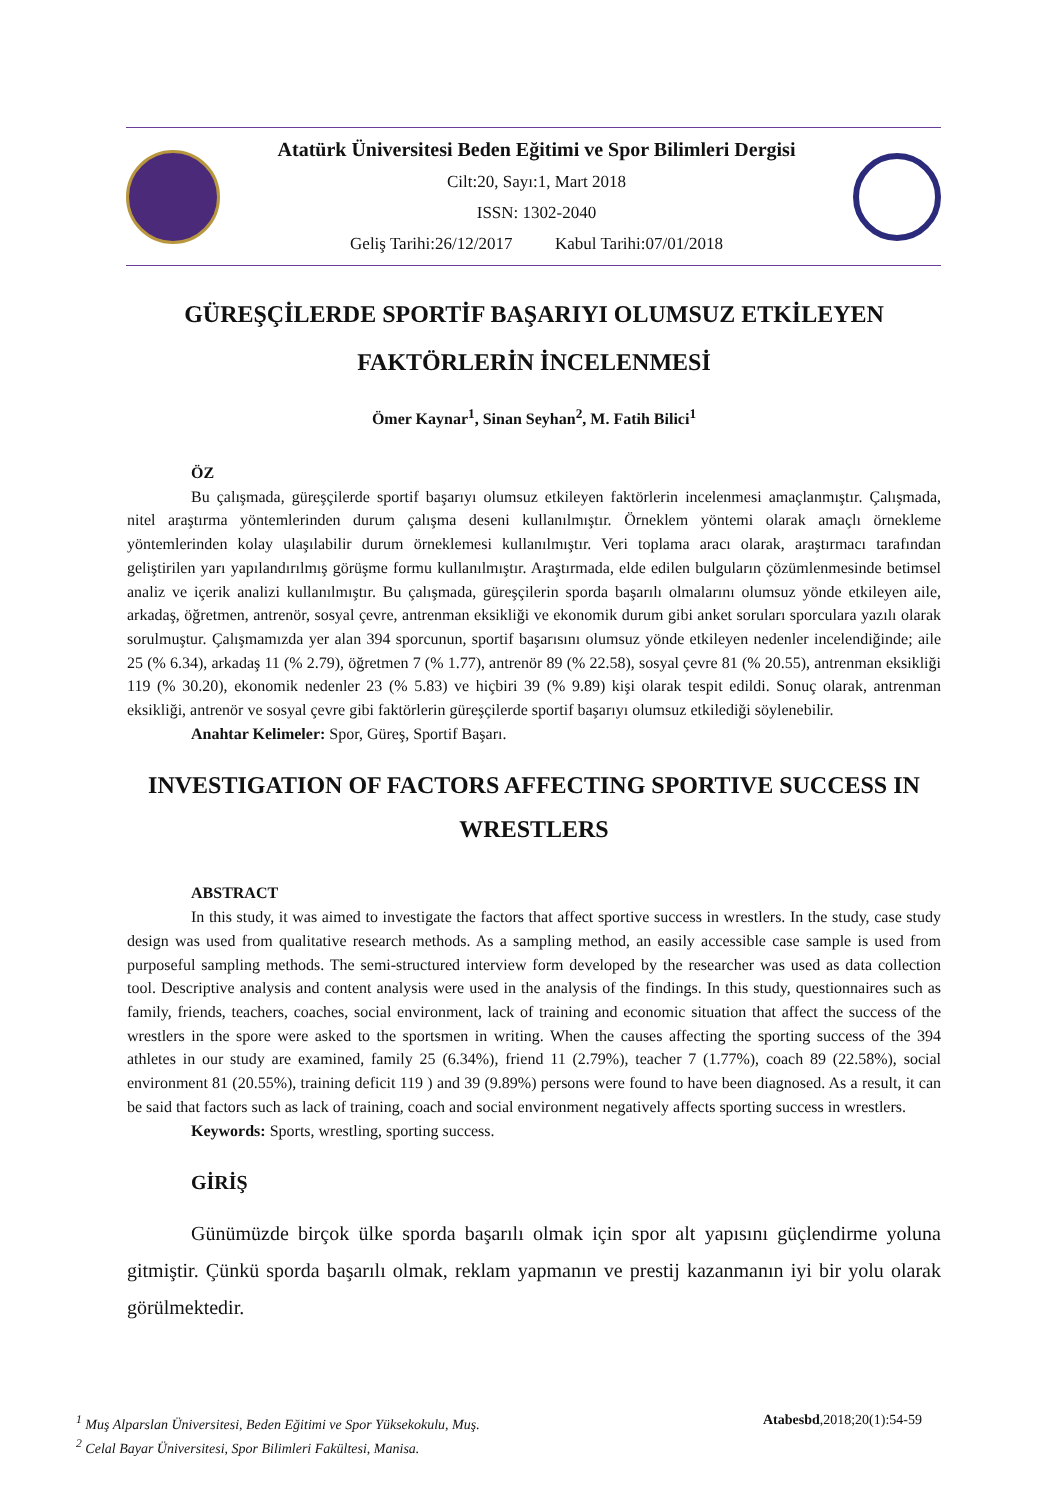Atatürk Üniversitesi Beden Eğitimi ve Spor Bilimleri Dergisi
Cilt:20, Sayı:1, Mart 2018
ISSN: 1302-2040
Geliş Tarihi:26/12/2017 Kabul Tarihi:07/01/2018
GÜREŞÇİLERDE SPORTİF BAŞARIYI OLUMSUZ ETKİLEYEN FAKTÖRLERİN İNCELENMESİ
Ömer Kaynar<sup>1</sup>, Sinan Seyhan<sup>2</sup>, M. Fatih Bilici<sup>1</sup>
ÖZ
Bu çalışmada, güreşçilerde sportif başarıyı olumsuz etkileyen faktörlerin incelenmesi amaçlanmıştır. Çalışmada, nitel araştırma yöntemlerinden durum çalışma deseni kullanılmıştır. Örneklem yöntemi olarak amaçlı örnekleme yöntemlerinden kolay ulaşılabilir durum örneklemesi kullanılmıştır. Veri toplama aracı olarak, araştırmacı tarafından geliştirilen yarı yapılandırılmış görüşme formu kullanılmıştır. Araştırmada, elde edilen bulguların çözümlenmesinde betimsel analiz ve içerik analizi kullanılmıştır. Bu çalışmada, güreşçilerin sporda başarılı olmalarını olumsuz yönde etkileyen aile, arkadaş, öğretmen, antrenör, sosyal çevre, antrenman eksikliği ve ekonomik durum gibi anket soruları sporculara yazılı olarak sorulmuştur. Çalışmamızda yer alan 394 sporcunun, sportif başarısını olumsuz yönde etkileyen nedenler incelendiğinde; aile 25 (% 6.34), arkadaş 11 (% 2.79), öğretmen 7 (% 1.77), antrenör 89 (% 22.58), sosyal çevre 81 (% 20.55), antrenman eksikliği 119 (% 30.20), ekonomik nedenler 23 (% 5.83) ve hiçbiri 39 (% 9.89) kişi olarak tespit edildi. Sonuç olarak, antrenman eksikliği, antrenör ve sosyal çevre gibi faktörlerin güreşçilerde sportif başarıyı olumsuz etkilediği söylenebilir.
Anahtar Kelimeler: Spor, Güreş, Sportif Başarı.
INVESTIGATION OF FACTORS AFFECTING SPORTIVE SUCCESS IN WRESTLERS
ABSTRACT
In this study, it was aimed to investigate the factors that affect sportive success in wrestlers. In the study, case study design was used from qualitative research methods. As a sampling method, an easily accessible case sample is used from purposeful sampling methods. The semi-structured interview form developed by the researcher was used as data collection tool. Descriptive analysis and content analysis were used in the analysis of the findings. In this study, questionnaires such as family, friends, teachers, coaches, social environment, lack of training and economic situation that affect the success of the wrestlers in the spore were asked to the sportsmen in writing. When the causes affecting the sporting success of the 394 athletes in our study are examined, family 25 (6.34%), friend 11 (2.79%), teacher 7 (1.77%), coach 89 (22.58%), social environment 81 (20.55%), training deficit 119 ) and 39 (9.89%) persons were found to have been diagnosed. As a result, it can be said that factors such as lack of training, coach and social environment negatively affects sporting success in wrestlers.
Keywords: Sports, wrestling, sporting success.
GİRİŞ
Günümüzde birçok ülke sporda başarılı olmak için spor alt yapısını güçlendirme yoluna gitmiştir. Çünkü sporda başarılı olmak, reklam yapmanın ve prestij kazanmanın iyi bir yolu olarak görülmektedir.
<sup>1</sup> Muş Alparslan Üniversitesi, Beden Eğitimi ve Spor Yüksekokulu, Muş. Atabesbd,2018;20(1):54-59
<sup>2</sup> Celal Bayar Üniversitesi, Spor Bilimleri Fakültesi, Manisa.